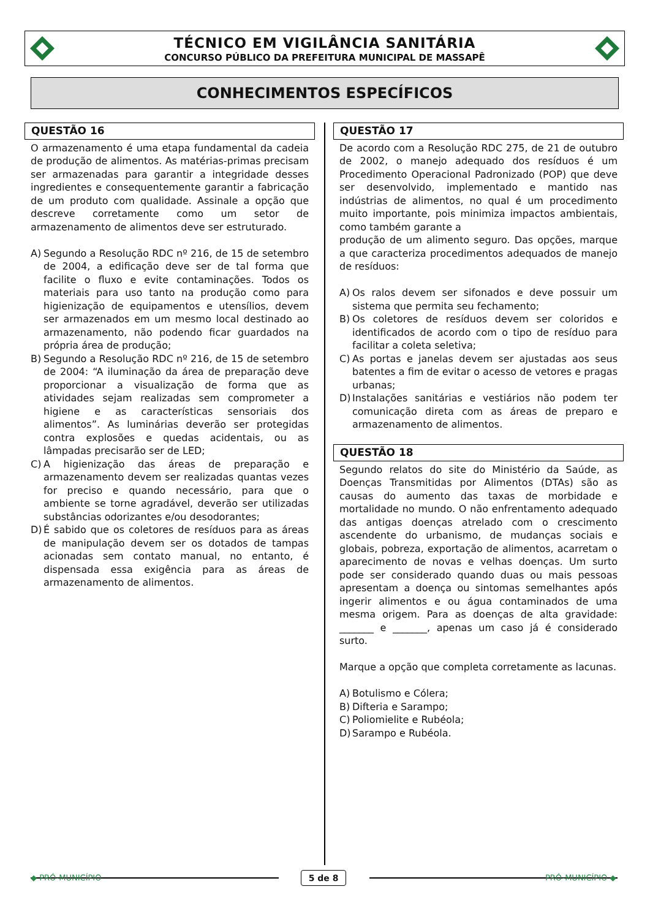TÉCNICO EM VIGILÂNCIA SANITÁRIA
CONCURSO PÚBLICO DA PREFEITURA MUNICIPAL DE MASSAPÊ
CONHECIMENTOS ESPECÍFICOS
QUESTÃO 16
O armazenamento é uma etapa fundamental da cadeia de produção de alimentos. As matérias-primas precisam ser armazenadas para garantir a integridade desses ingredientes e consequentemente garantir a fabricação de um produto com qualidade. Assinale a opção que descreve corretamente como um setor de armazenamento de alimentos deve ser estruturado.
A) Segundo a Resolução RDC nº 216, de 15 de setembro de 2004, a edificação deve ser de tal forma que facilite o fluxo e evite contaminações. Todos os materiais para uso tanto na produção como para higienização de equipamentos e utensílios, devem ser armazenados em um mesmo local destinado ao armazenamento, não podendo ficar guardados na própria área de produção;
B) Segundo a Resolução RDC nº 216, de 15 de setembro de 2004: “A iluminação da área de preparação deve proporcionar a visualização de forma que as atividades sejam realizadas sem comprometer a higiene e as características sensoriais dos alimentos”. As luminárias deverão ser protegidas contra explosões e quedas acidentais, ou as lâmpadas precisarão ser de LED;
C) A higienização das áreas de preparação e armazenamento devem ser realizadas quantas vezes for preciso e quando necessário, para que o ambiente se torne agradável, deverão ser utilizadas substâncias odorizantes e/ou desodorantes;
D) É sabido que os coletores de resíduos para as áreas de manipulação devem ser os dotados de tampas acionadas sem contato manual, no entanto, é dispensada essa exigência para as áreas de armazenamento de alimentos.
QUESTÃO 17
De acordo com a Resolução RDC 275, de 21 de outubro de 2002, o manejo adequado dos resíduos é um Procedimento Operacional Padronizado (POP) que deve ser desenvolvido, implementado e mantido nas indústrias de alimentos, no qual é um procedimento muito importante, pois minimiza impactos ambientais, como também garante a
produção de um alimento seguro. Das opções, marque a que caracteriza procedimentos adequados de manejo de resíduos:
A) Os ralos devem ser sifonados e deve possuir um sistema que permita seu fechamento;
B) Os coletores de resíduos devem ser coloridos e identificados de acordo com o tipo de resíduo para facilitar a coleta seletiva;
C) As portas e janelas devem ser ajustadas aos seus batentes a fim de evitar o acesso de vetores e pragas urbanas;
D) Instalações sanitárias e vestiários não podem ter comunicação direta com as áreas de preparo e armazenamento de alimentos.
QUESTÃO 18
Segundo relatos do site do Ministério da Saúde, as Doenças Transmitidas por Alimentos (DTAs) são as causas do aumento das taxas de morbidade e mortalidade no mundo. O não enfrentamento adequado das antigas doenças atrelado com o crescimento ascendente do urbanismo, de mudanças sociais e globais, pobreza, exportação de alimentos, acarretam o aparecimento de novas e velhas doenças. Um surto pode ser considerado quando duas ou mais pessoas apresentam a doença ou sintomas semelhantes após ingerir alimentos e ou água contaminados de uma mesma origem. Para as doenças de alta gravidade: _______ e _______, apenas um caso já é considerado surto.
Marque a opção que completa corretamente as lacunas.
A) Botulismo e Cólera;
B) Difteria e Sarampo;
C) Poliomielite e Rubéola;
D) Sarampo e Rubéola.
◆ PRÓ-MUNICÍPIO 5 de 8 PRÓ-MUNICÍPIO ◆